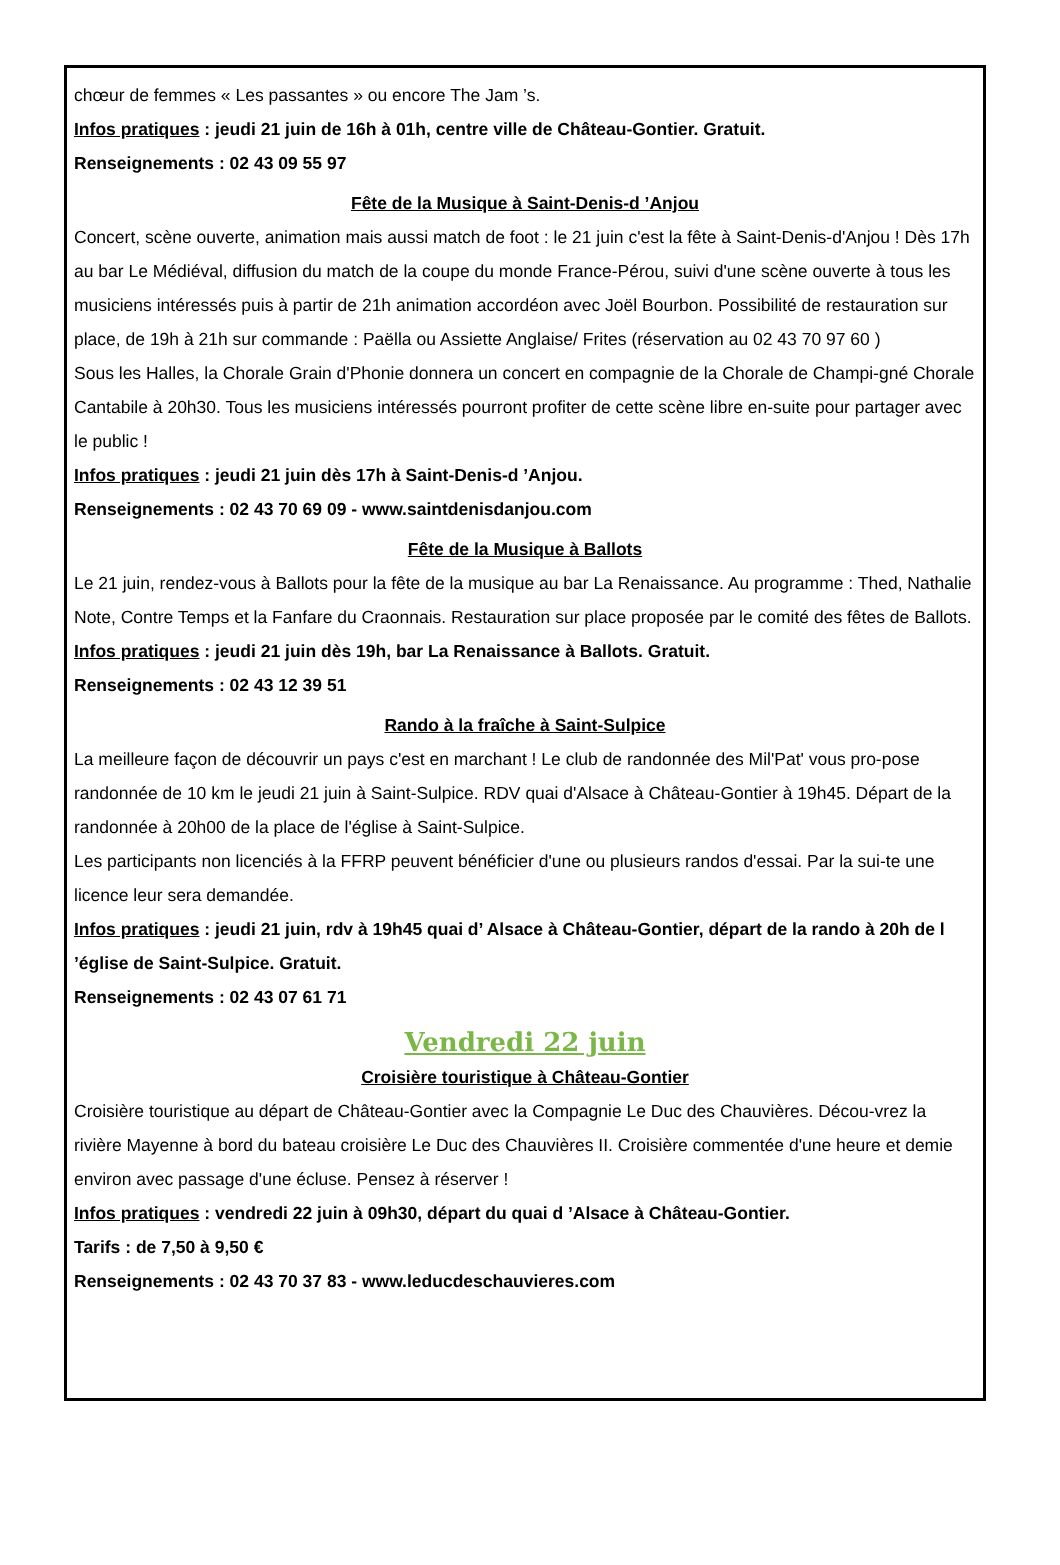chœur de femmes « Les passantes » ou encore The Jam ’s.
Infos pratiques : jeudi 21 juin de 16h à 01h, centre ville de Château-Gontier. Gratuit.
Renseignements : 02 43 09 55 97
Fête de la Musique à Saint-Denis-d ’Anjou
Concert, scène ouverte, animation mais aussi match de foot : le 21 juin c'est la fête à Saint-Denis-d'Anjou ! Dès 17h au bar Le Médiéval, diffusion du match de la coupe du monde France-Pérou, suivi d'une scène ouverte à tous les musiciens intéressés puis à partir de 21h animation accordéon avec Joël Bourbon. Possibilité de restauration sur place, de 19h à 21h sur commande : Paëlla ou Assiette Anglaise/ Frites (réservation au 02 43 70 97 60 )
Sous les Halles, la Chorale Grain d'Phonie donnera un concert en compagnie de la Chorale de Champi-gné Chorale Cantabile à 20h30. Tous les musiciens intéressés pourront profiter de cette scène libre en-suite pour partager avec le public !
Infos pratiques : jeudi 21 juin dès 17h à Saint-Denis-d ’Anjou.
Renseignements : 02 43 70 69 09 - www.saintdenisdanjou.com
Fête de la Musique à Ballots
Le 21 juin, rendez-vous à Ballots pour la fête de la musique au bar La Renaissance. Au programme : Thed, Nathalie Note, Contre Temps et la Fanfare du Craonnais. Restauration sur place proposée par le comité des fêtes de Ballots.
Infos pratiques : jeudi 21 juin dès 19h, bar La Renaissance à Ballots. Gratuit.
Renseignements : 02 43 12 39 51
Rando à la fraîche à Saint-Sulpice
La meilleure façon de découvrir un pays c'est en marchant ! Le club de randonnée des Mil'Pat' vous pro-pose randonnée de 10 km le jeudi 21 juin à Saint-Sulpice. RDV quai d'Alsace à Château-Gontier à 19h45. Départ de la randonnée à 20h00 de la place de l'église à Saint-Sulpice.
Les participants non licenciés à la FFRP peuvent bénéficier d'une ou plusieurs randos d'essai. Par la sui-te une licence leur sera demandée.
Infos pratiques : jeudi 21 juin, rdv à 19h45 quai d’ Alsace à Château-Gontier, départ de la rando à 20h de l ’église de Saint-Sulpice. Gratuit.
Renseignements : 02 43 07 61 71
Vendredi 22 juin
Croisière touristique à Château-Gontier
Croisière touristique au départ de Château-Gontier avec la Compagnie Le Duc des Chauvières. Décou-vrez la rivière Mayenne à bord du bateau croisière Le Duc des Chauvières II. Croisière commentée d'une heure et demie environ avec passage d'une écluse. Pensez à réserver !
Infos pratiques : vendredi 22 juin à 09h30, départ du quai d ’Alsace à Château-Gontier.
Tarifs : de 7,50 à 9,50 €
Renseignements : 02 43 70 37 83 - www.leducdeschauvieres.com